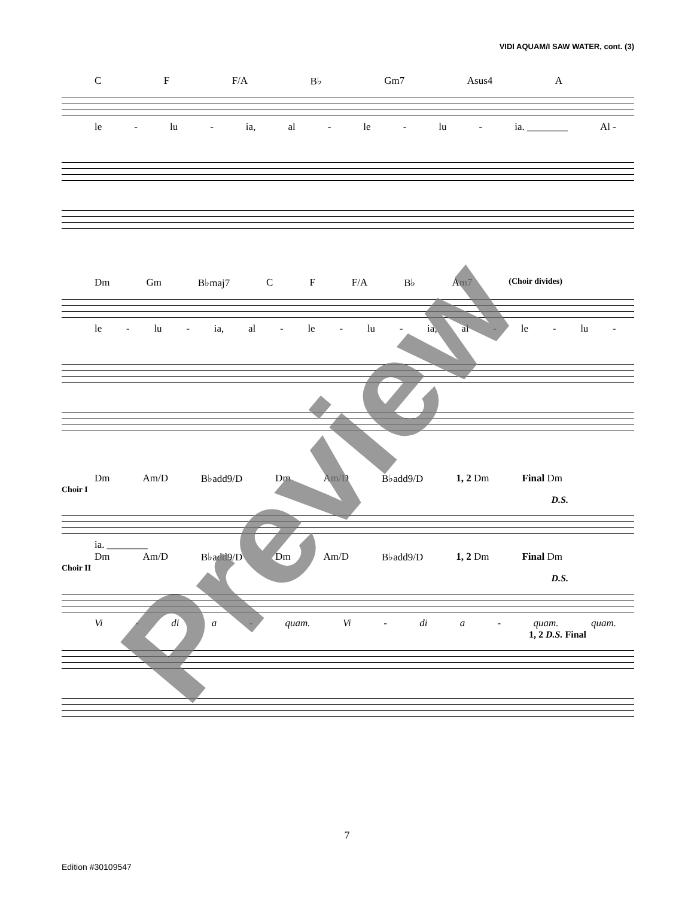VIDI AQUAM/I SAW WATER, cont. (3)
C F F/A B♭ Gm7 Asus4 A
le - lu - ia, al - le - lu - ia. ________ Al -
Dm Gm B♭maj7 C F F/A B♭ Am7 (Choir divides)
le - lu - ia, al - le - lu - ia, al - le - lu -
Dm Am/D B♭add9/D Dm Am/D B♭add9/D 1, 2 Dm Final Dm
Choir I
D.S.
ia. ________
Dm Am/D B♭add9/D Dm Am/D B♭add9/D 1, 2 Dm Final Dm
Choir II
D.S.
Vi - di a - quam. Vi - di a - quam. quam.
1, 2 D.S. Final
Preview
7
Edition #30109547